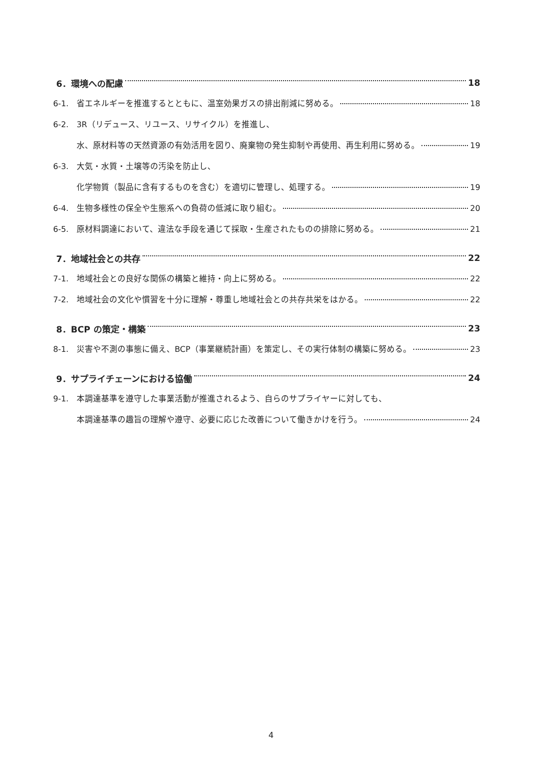6．環境への配慮 18
6-1. 省エネルギーを推進するとともに、温室効果ガスの排出削減に努める。 18
6-2. 3R（リデュース、リユース、リサイクル）を推進し、
水、原材料等の天然資源の有効活用を図り、廃棄物の発生抑制や再使用、再生利用に努める。 19
6-3. 大気・水質・土壌等の汚染を防止し、
化学物質（製品に含有するものを含む）を適切に管理し、処理する。 19
6-4. 生物多様性の保全や生態系への負荷の低減に取り組む。 20
6-5. 原材料調達において、違法な手段を通じて採取・生産されたものの排除に努める。 21
7．地域社会との共存 22
7-1. 地域社会との良好な関係の構築と維持・向上に努める。 22
7-2. 地域社会の文化や慣習を十分に理解・尊重し地域社会との共存共栄をはかる。 22
8．BCP の策定・構築 23
8-1. 災害や不測の事態に備え、BCP（事業継続計画）を策定し、その実行体制の構築に努める。 23
9．サプライチェーンにおける協働 24
9-1. 本調達基準を遵守した事業活動が推進されるよう、自らのサプライヤーに対しても、
本調達基準の趣旨の理解や遵守、必要に応じた改善について働きかけを行う。 24
4